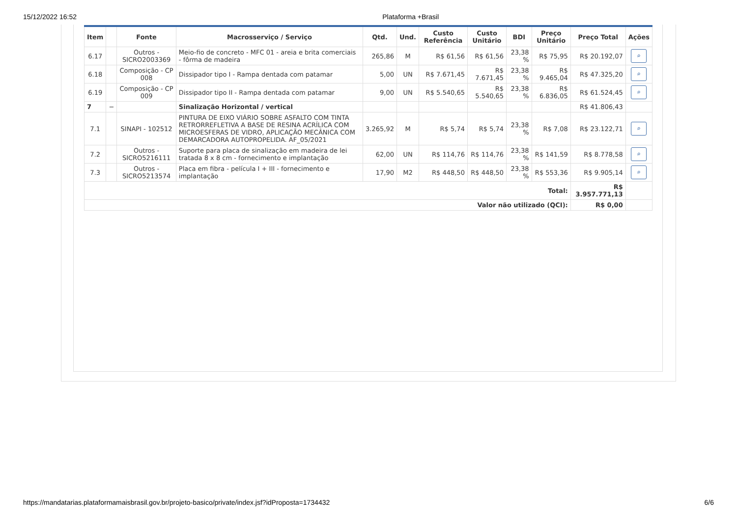15/12/2022 16:52 Plataforma +Brasil
| Item | | Fonte | Macrosserviço / Serviço | Qtd. | Und. | Custo Referência | Custo Unitário | BDI | Preço Unitário | Preço Total | Ações |
| --- | --- | --- | --- | --- | --- | --- | --- | --- | --- | --- | --- |
| 6.17 | | Outros - SICRO2003369 | Meio-fio de concreto - MFC 01 - areia e brita comerciais - fôrma de madeira | 265,86 | M | R$ 61,56 | R$ 61,56 | 23,38 % | R$ 75,95 | R$ 20.192,07 | ⌕ |
| 6.18 | | Composição - CP 008 | Dissipador tipo I - Rampa dentada com patamar | 5,00 | UN | R$ 7.671,45 | R$ 7.671,45 | 23,38 % | R$ 9.465,04 | R$ 47.325,20 | ⌕ |
| 6.19 | | Composição - CP 009 | Dissipador tipo II - Rampa dentada com patamar | 9,00 | UN | R$ 5.540,65 | R$ 5.540,65 | 23,38 % | R$ 6.836,05 | R$ 61.524,45 | ⌕ |
| 7 | − | | Sinalização Horizontal / vertical | | | | | | | R$ 41.806,43 | |
| 7.1 | | SINAPI - 102512 | PINTURA DE EIXO VIÁRIO SOBRE ASFALTO COM TINTA RETRORREFLETIVA A BASE DE RESINA ACRÍLICA COM MICROESFERAS DE VIDRO, APLICAÇÃO MECÂNICA COM DEMARCADORA AUTOPROPELIDA. AF_05/2021 | 3.265,92 | M | R$ 5,74 | R$ 5,74 | 23,38 % | R$ 7,08 | R$ 23.122,71 | ⌕ |
| 7.2 | | Outros - SICRO5216111 | Suporte para placa de sinalização em madeira de lei tratada 8 x 8 cm - fornecimento e implantação | 62,00 | UN | R$ 114,76 | R$ 114,76 | 23,38 % | R$ 141,59 | R$ 8.778,58 | ⌕ |
| 7.3 | | Outros - SICRO5213574 | Placa em fibra - película I + III - fornecimento e implantação | 17,90 | M2 | R$ 448,50 | R$ 448,50 | 23,38 % | R$ 553,36 | R$ 9.905,14 | ⌕ |
| Total: | | | | | | | | | | R$ 3.957.771,13 | |
| Valor não utilizado (QCI): | | | | | | | | | | R$ 0,00 | |
https://mandatarias.plataformamaisbrasil.gov.br/projeto-basico/private/index.jsf?idProposta=1734432 6/6